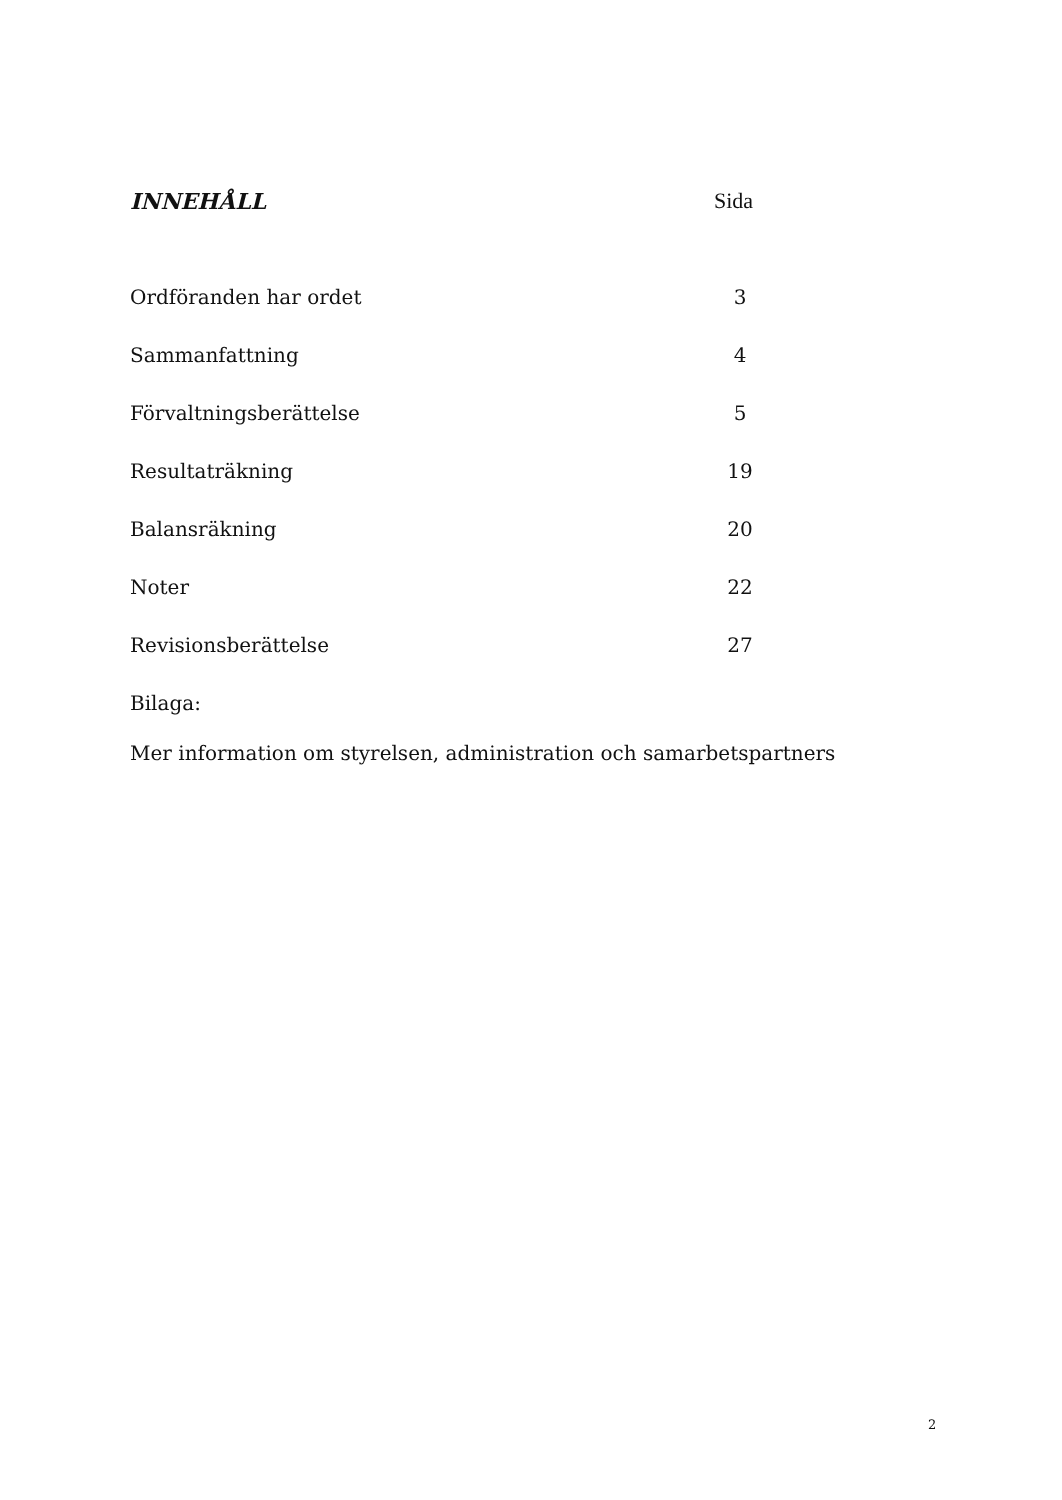INNEHÅLL Sida
Ordföranden har ordet 3
Sammanfattning 4
Förvaltningsberättelse 5
Resultaträkning 19
Balansräkning 20
Noter 22
Revisionsberättelse 27
Bilaga:
Mer information om styrelsen, administration och samarbetspartners
2